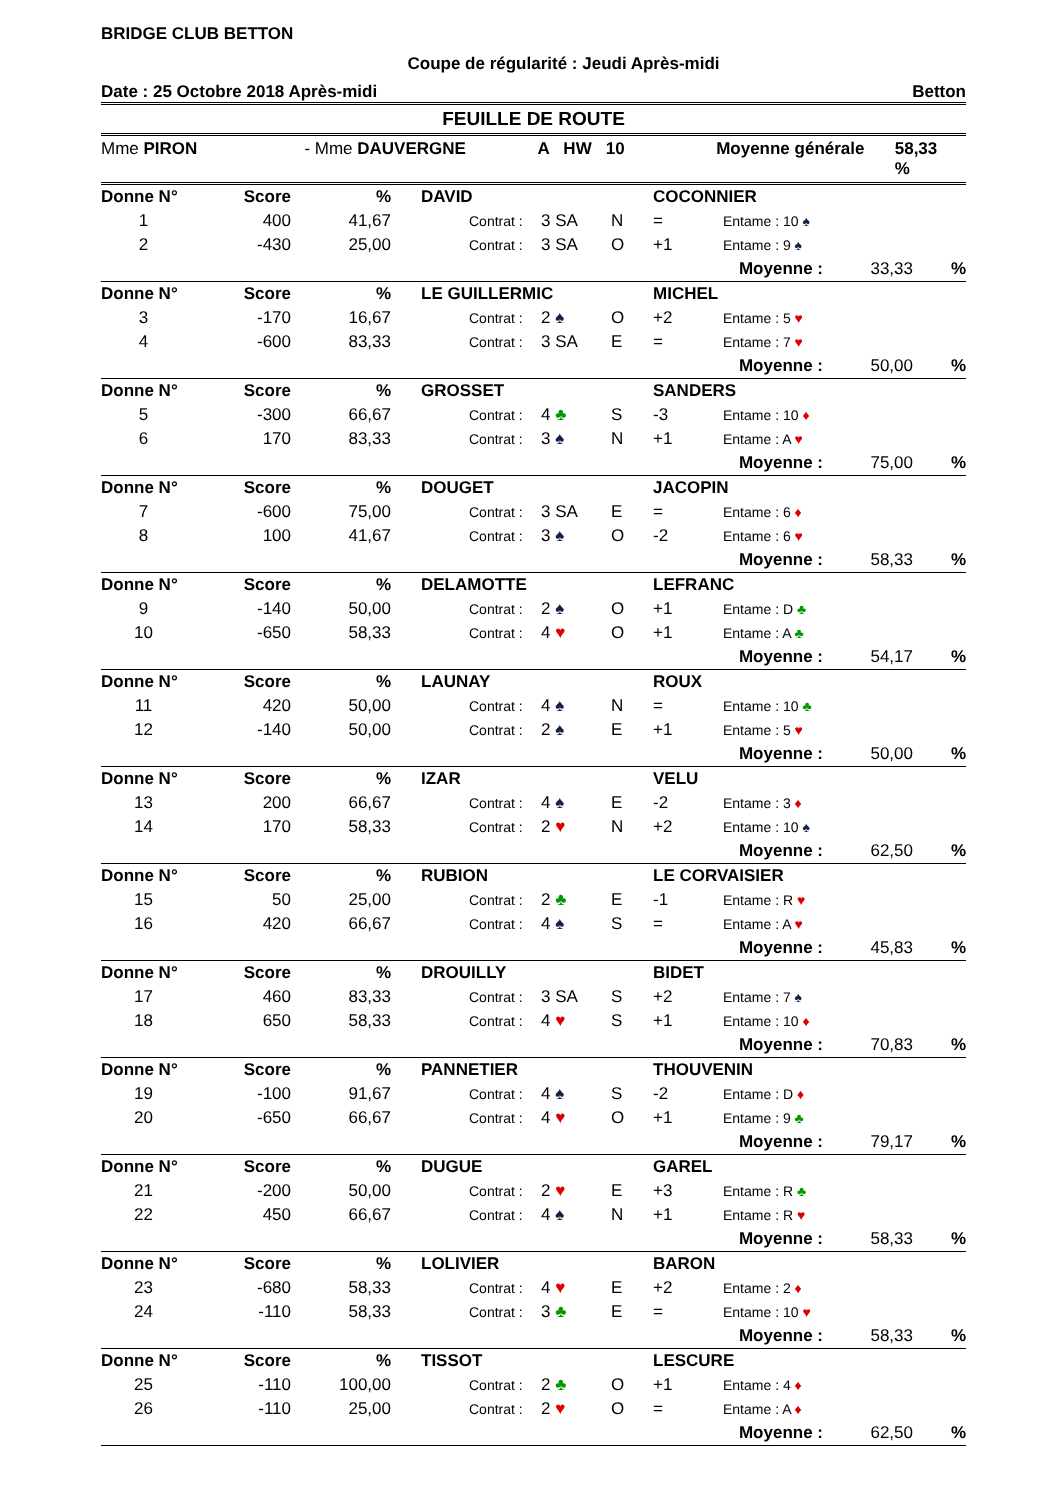BRIDGE CLUB BETTON
Coupe de régularité : Jeudi Après-midi
Date : 25 Octobre 2018 Après-midi Betton
FEUILLE DE ROUTE
Mme PIRON - Mme DAUVERGNE A HW 10 Moyenne générale 58,33 %
| Donne N° | Score | % | DAVID | | | | COCONNIER | | | |
| 1 | 400 | 41,67 | | Contrat : | 3 SA | N | = | Entame : 10 ♠ | | |
| 2 | -430 | 25,00 | | Contrat : | 3 SA | O | +1 | Entame : 9 ♠ | | |
| Moyenne : | | | | | | | | | 33,33 | % |
| Donne N° | Score | % | LE GUILLERMIC | | | | MICHEL | | | |
| 3 | -170 | 16,67 | | Contrat : | 2 ♠ | O | +2 | Entame : 5 ♥ | | |
| 4 | -600 | 83,33 | | Contrat : | 3 SA | E | = | Entame : 7 ♥ | | |
| Moyenne : | | | | | | | | | 50,00 | % |
| Donne N° | Score | % | GROSSET | | | | SANDERS | | | |
| 5 | -300 | 66,67 | | Contrat : | 4 ♣ | S | -3 | Entame : 10 ♦ | | |
| 6 | 170 | 83,33 | | Contrat : | 3 ♠ | N | +1 | Entame : A ♥ | | |
| Moyenne : | | | | | | | | | 75,00 | % |
| Donne N° | Score | % | DOUGET | | | | JACOPIN | | | |
| 7 | -600 | 75,00 | | Contrat : | 3 SA | E | = | Entame : 6 ♦ | | |
| 8 | 100 | 41,67 | | Contrat : | 3 ♠ | O | -2 | Entame : 6 ♥ | | |
| Moyenne : | | | | | | | | | 58,33 | % |
| Donne N° | Score | % | DELAMOTTE | | | | LEFRANC | | | |
| 9 | -140 | 50,00 | | Contrat : | 2 ♠ | O | +1 | Entame : D ♣ | | |
| 10 | -650 | 58,33 | | Contrat : | 4 ♥ | O | +1 | Entame : A ♣ | | |
| Moyenne : | | | | | | | | | 54,17 | % |
| Donne N° | Score | % | LAUNAY | | | | ROUX | | | |
| 11 | 420 | 50,00 | | Contrat : | 4 ♠ | N | = | Entame : 10 ♣ | | |
| 12 | -140 | 50,00 | | Contrat : | 2 ♠ | E | +1 | Entame : 5 ♥ | | |
| Moyenne : | | | | | | | | | 50,00 | % |
| Donne N° | Score | % | IZAR | | | | VELU | | | |
| 13 | 200 | 66,67 | | Contrat : | 4 ♠ | E | -2 | Entame : 3 ♦ | | |
| 14 | 170 | 58,33 | | Contrat : | 2 ♥ | N | +2 | Entame : 10 ♠ | | |
| Moyenne : | | | | | | | | | 62,50 | % |
| Donne N° | Score | % | RUBION | | | | LE CORVAISIER | | | |
| 15 | 50 | 25,00 | | Contrat : | 2 ♣ | E | -1 | Entame : R ♥ | | |
| 16 | 420 | 66,67 | | Contrat : | 4 ♠ | S | = | Entame : A ♥ | | |
| Moyenne : | | | | | | | | | 45,83 | % |
| Donne N° | Score | % | DROUILLY | | | | BIDET | | | |
| 17 | 460 | 83,33 | | Contrat : | 3 SA | S | +2 | Entame : 7 ♠ | | |
| 18 | 650 | 58,33 | | Contrat : | 4 ♥ | S | +1 | Entame : 10 ♦ | | |
| Moyenne : | | | | | | | | | 70,83 | % |
| Donne N° | Score | % | PANNETIER | | | | THOUVENIN | | | |
| 19 | -100 | 91,67 | | Contrat : | 4 ♠ | S | -2 | Entame : D ♦ | | |
| 20 | -650 | 66,67 | | Contrat : | 4 ♥ | O | +1 | Entame : 9 ♣ | | |
| Moyenne : | | | | | | | | | 79,17 | % |
| Donne N° | Score | % | DUGUE | | | | GAREL | | | |
| 21 | -200 | 50,00 | | Contrat : | 2 ♥ | E | +3 | Entame : R ♣ | | |
| 22 | 450 | 66,67 | | Contrat : | 4 ♠ | N | +1 | Entame : R ♥ | | |
| Moyenne : | | | | | | | | | 58,33 | % |
| Donne N° | Score | % | LOLIVIER | | | | BARON | | | |
| 23 | -680 | 58,33 | | Contrat : | 4 ♥ | E | +2 | Entame : 2 ♦ | | |
| 24 | -110 | 58,33 | | Contrat : | 3 ♣ | E | = | Entame : 10 ♥ | | |
| Moyenne : | | | | | | | | | 58,33 | % |
| Donne N° | Score | % | TISSOT | | | | LESCURE | | | |
| 25 | -110 | 100,00 | | Contrat : | 2 ♣ | O | +1 | Entame : 4 ♦ | | |
| 26 | -110 | 25,00 | | Contrat : | 2 ♥ | O | = | Entame : A ♦ | | |
| Moyenne : | | | | | | | | | 62,50 | % |